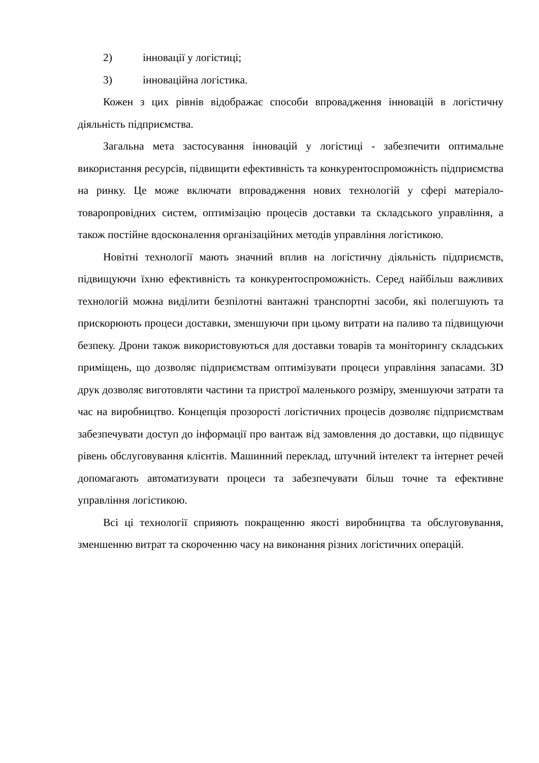2) інновації у логістиці;
3) інноваційна логістика.
Кожен з цих рівнів відображає способи впровадження інновацій в логістичну діяльність підприємства.
Загальна мета застосування інновацій у логістиці - забезпечити оптимальне використання ресурсів, підвищити ефективність та конкурентоспроможність підприємства на ринку. Це може включати впровадження нових технологій у сфері матеріало-товаропровідних систем, оптимізацію процесів доставки та складського управління, а також постійне вдосконалення організаційних методів управління логістикою.
Новітні технології мають значний вплив на логістичну діяльність підприємств, підвищуючи їхню ефективність та конкурентоспроможність. Серед найбільш важливих технологій можна виділити безпілотні вантажні транспортні засоби, які полегшують та прискорюють процеси доставки, зменшуючи при цьому витрати на паливо та підвищуючи безпеку. Дрони також використовуються для доставки товарів та моніторингу складських приміщень, що дозволяє підприємствам оптимізувати процеси управління запасами. 3D друк дозволяє виготовляти частини та пристрої маленького розміру, зменшуючи затрати та час на виробництво. Концепція прозорості логістичних процесів дозволяє підприємствам забезпечувати доступ до інформації про вантаж від замовлення до доставки, що підвищує рівень обслуговування клієнтів. Машинний переклад, штучний інтелект та інтернет речей допомагають автоматизувати процеси та забезпечувати більш точне та ефективне управління логістикою.
Всі ці технології сприяють покращенню якості виробництва та обслуговування, зменшенню витрат та скороченню часу на виконання різних логістичних операцій.